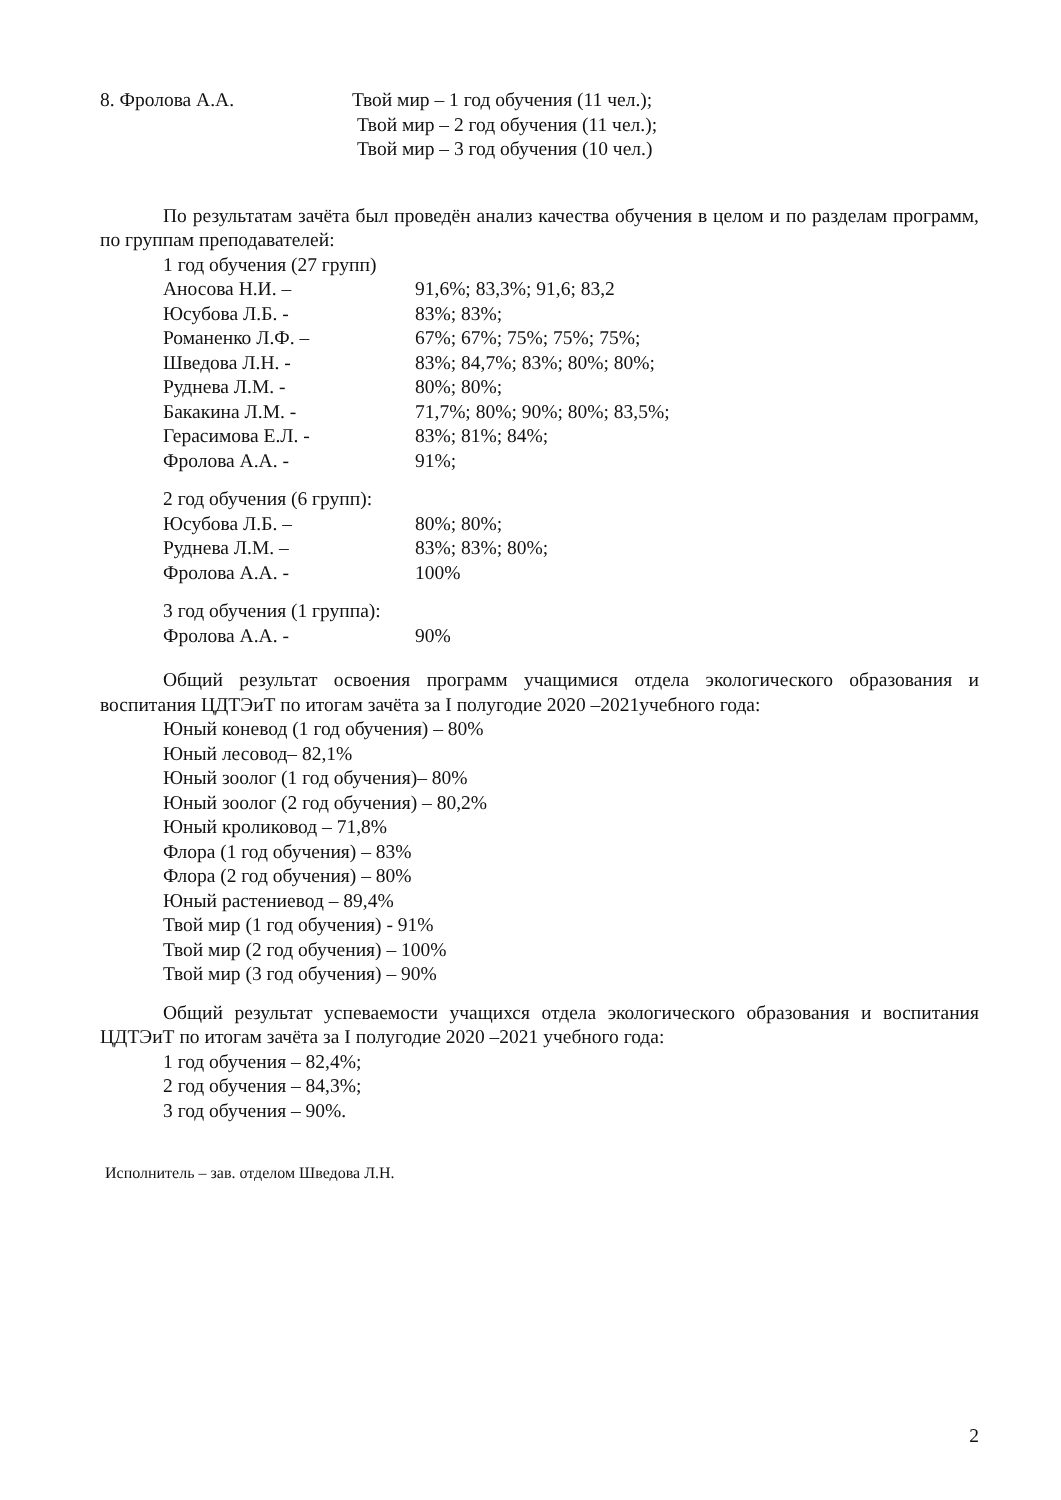8. Фролова А.А. Твой мир – 1 год обучения (11 чел.);
Твой мир – 2 год обучения (11 чел.);
Твой мир – 3 год обучения (10 чел.)
По результатам зачёта был проведён анализ качества обучения в целом и по разделам программ, по группам преподавателей:
1 год обучения (27 групп)
Аносова Н.И. – 91,6%; 83,3%; 91,6; 83,2
Юсубова Л.Б. - 83%; 83%;
Романенко Л.Ф. – 67%; 67%; 75%; 75%; 75%;
Шведова Л.Н. - 83%; 84,7%; 83%; 80%; 80%;
Руднева Л.М. - 80%; 80%;
Бакакина Л.М. - 71,7%; 80%; 90%; 80%; 83,5%;
Герасимова Е.Л. - 83%; 81%; 84%;
Фролова А.А. - 91%;
2 год обучения (6 групп):
Юсубова Л.Б. – 80%; 80%;
Руднева Л.М. – 83%; 83%; 80%;
Фролова А.А. - 100%
3 год обучения (1 группа):
Фролова А.А. - 90%
Общий результат освоения программ учащимися отдела экологического образования и воспитания ЦДТЭиТ по итогам зачёта за I полугодие 2020 –2021учебного года:
Юный коневод (1 год обучения) – 80%
Юный лесовод– 82,1%
Юный зоолог (1 год обучения)– 80%
Юный зоолог (2 год обучения) – 80,2%
Юный кроликовод – 71,8%
Флора (1 год обучения) – 83%
Флора (2 год обучения) – 80%
Юный растениевод – 89,4%
Твой мир (1 год обучения) - 91%
Твой мир (2 год обучения) – 100%
Твой мир (3 год обучения) – 90%
Общий результат успеваемости учащихся отдела экологического образования и воспитания ЦДТЭиТ по итогам зачёта за I полугодие 2020 –2021 учебного года:
1 год обучения – 82,4%;
2 год обучения – 84,3%;
3 год обучения – 90%.
Исполнитель – зав. отделом Шведова Л.Н.
2